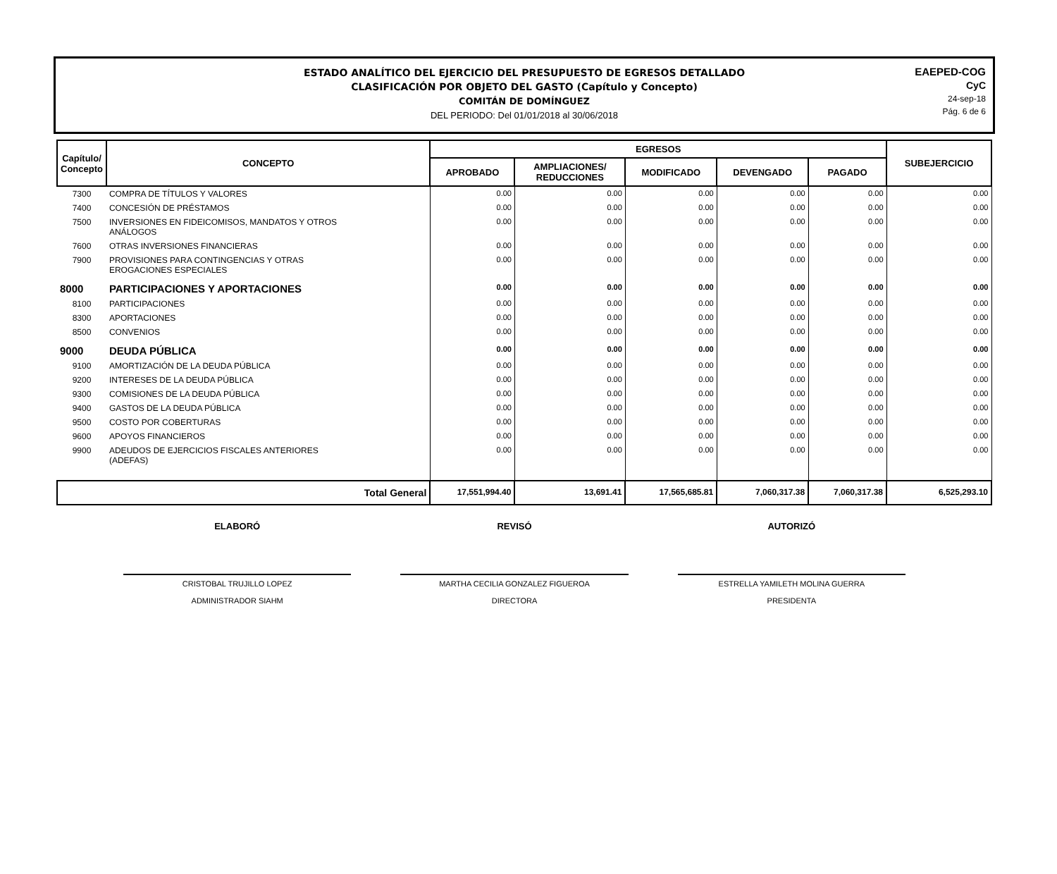ESTADO ANALÍTICO DEL EJERCICIO DEL PRESUPUESTO DE EGRESOS DETALLADO
CLASIFICACIÓN POR OBJETO DEL GASTO (Capítulo y Concepto)
COMITÁN DE DOMÍNGUEZ
DEL PERIODO: Del 01/01/2018 al 30/06/2018
EAEPED-COG
CyC
24-sep-18
Pág. 6 de 6
| Capítulo/ Concepto | CONCEPTO | EGRESOS | | | | | SUBEJERCICIO |
| --- | --- | --- | --- | --- | --- | --- | --- |
| | | APROBADO | AMPLIACIONES/ REDUCCIONES | MODIFICADO | DEVENGADO | PAGADO | |
| 7300 | COMPRA DE TÍTULOS Y VALORES | 0.00 | 0.00 | 0.00 | 0.00 | 0.00 | 0.00 |
| 7400 | CONCESIÓN DE PRÉSTAMOS | 0.00 | 0.00 | 0.00 | 0.00 | 0.00 | 0.00 |
| 7500 | INVERSIONES EN FIDEICOMISOS, MANDATOS Y OTROS ANÁLOGOS | 0.00 | 0.00 | 0.00 | 0.00 | 0.00 | 0.00 |
| 7600 | OTRAS INVERSIONES FINANCIERAS | 0.00 | 0.00 | 0.00 | 0.00 | 0.00 | 0.00 |
| 7900 | PROVISIONES PARA CONTINGENCIAS Y OTRAS EROGACIONES ESPECIALES | 0.00 | 0.00 | 0.00 | 0.00 | 0.00 | 0.00 |
| 8000 | PARTICIPACIONES Y APORTACIONES | 0.00 | 0.00 | 0.00 | 0.00 | 0.00 | 0.00 |
| 8100 | PARTICIPACIONES | 0.00 | 0.00 | 0.00 | 0.00 | 0.00 | 0.00 |
| 8300 | APORTACIONES | 0.00 | 0.00 | 0.00 | 0.00 | 0.00 | 0.00 |
| 8500 | CONVENIOS | 0.00 | 0.00 | 0.00 | 0.00 | 0.00 | 0.00 |
| 9000 | DEUDA PÚBLICA | 0.00 | 0.00 | 0.00 | 0.00 | 0.00 | 0.00 |
| 9100 | AMORTIZACIÓN DE LA DEUDA PÚBLICA | 0.00 | 0.00 | 0.00 | 0.00 | 0.00 | 0.00 |
| 9200 | INTERESES DE LA DEUDA PÚBLICA | 0.00 | 0.00 | 0.00 | 0.00 | 0.00 | 0.00 |
| 9300 | COMISIONES DE LA DEUDA PÚBLICA | 0.00 | 0.00 | 0.00 | 0.00 | 0.00 | 0.00 |
| 9400 | GASTOS DE LA DEUDA PÚBLICA | 0.00 | 0.00 | 0.00 | 0.00 | 0.00 | 0.00 |
| 9500 | COSTO POR COBERTURAS | 0.00 | 0.00 | 0.00 | 0.00 | 0.00 | 0.00 |
| 9600 | APOYOS FINANCIEROS | 0.00 | 0.00 | 0.00 | 0.00 | 0.00 | 0.00 |
| 9900 | ADEUDOS DE EJERCICIOS FISCALES ANTERIORES (ADEFAS) | 0.00 | 0.00 | 0.00 | 0.00 | 0.00 | 0.00 |
| Total General | | 17,551,994.40 | 13,691.41 | 17,565,685.81 | 7,060,317.38 | 7,060,317.38 | 6,525,293.10 |
ELABORÓ
CRISTOBAL TRUJILLO LOPEZ
ADMINISTRADOR SIAHM
REVISÓ
MARTHA CECILIA GONZALEZ FIGUEROA
DIRECTORA
AUTORIZÓ
ESTRELLA YAMILETH MOLINA GUERRA
PRESIDENTA